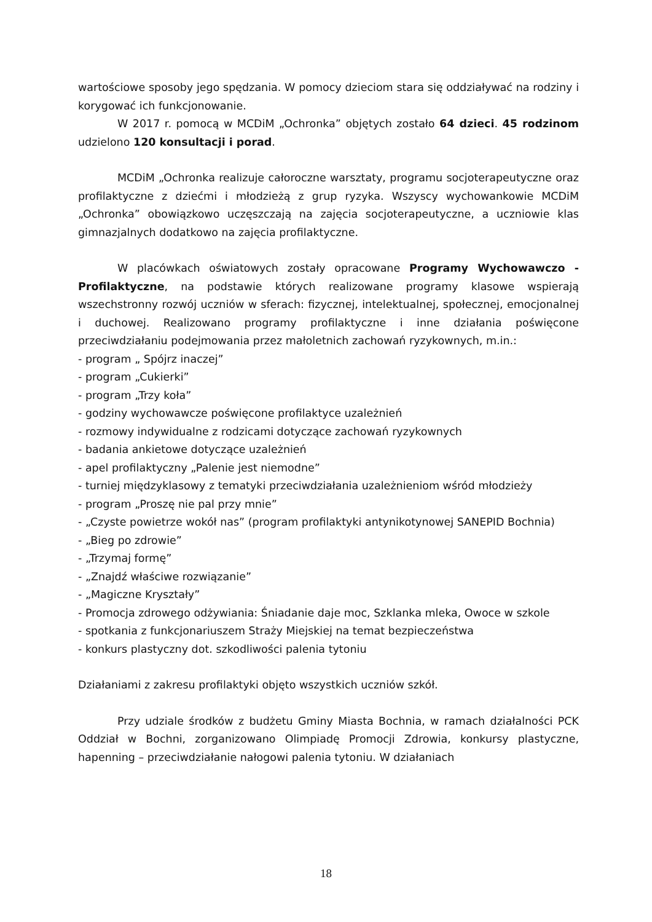wartościowe sposoby jego spędzania. W pomocy dzieciom stara się oddziaływać na rodziny i korygować ich funkcjonowanie.
W 2017 r. pomocą w MCDiM „Ochronka” objętych zostało 64 dzieci. 45 rodzinom udzielono 120 konsultacji i porad.
MCDiM „Ochronka realizuje całoroczne warsztaty, programu socjoterapeutyczne oraz profilaktyczne z dziećmi i młodzieżą z grup ryzyka. Wszyscy wychowankowie MCDiM „Ochronka” obowiązkowo uczęszczają na zajęcia socjoterapeutyczne, a uczniowie klas gimnazjalnych dodatkowo na zajęcia profilaktyczne.
W placówkach oświatowych zostały opracowane Programy Wychowawczo - Profilaktyczne, na podstawie których realizowane programy klasowe wspierają wszechstronny rozwój uczniów w sferach: fizycznej, intelektualnej, społecznej, emocjonalnej i duchowej. Realizowano programy profilaktyczne i inne działania poświęcone przeciwdziałaniu podejmowania przez małoletnich zachowań ryzykownych, m.in.:
- program „ Spójrz inaczej”
- program „Cukierki”
- program „Trzy koła”
- godziny wychowawcze poświęcone profilaktyce uzależnień
- rozmowy indywidualne z rodzicami dotyczące zachowań ryzykownych
- badania ankietowe dotyczące uzależnień
- apel profilaktyczny „Palenie jest niemodne”
- turniej międzyklasowy z tematyki przeciwdziałania uzależnieniom wśród młodzieży
- program „Proszę nie pal przy mnie”
- „Czyste powietrze wokół nas” (program profilaktyki antynikotynowej SANEPID Bochnia)
- „Bieg po zdrowie”
- „Trzymaj formę”
- „Znajdź właściwe rozwiązanie”
- „Magiczne Kryształy”
- Promocja zdrowego odżywiania: Śniadanie daje moc, Szklanka mleka, Owoce w szkole
- spotkania z funkcjonariuszem Straży Miejskiej na temat bezpieczeństwa
- konkurs plastyczny dot. szkodliwości palenia tytoniu
Działaniami z zakresu profilaktyki objęto wszystkich uczniów szkół.
Przy udziale środków z budżetu Gminy Miasta Bochnia, w ramach działalności PCK Oddział w Bochni, zorganizowano Olimpiadę Promocji Zdrowia, konkursy plastyczne, hapenning – przeciwdziałanie nałogowi palenia tytoniu. W działaniach
18